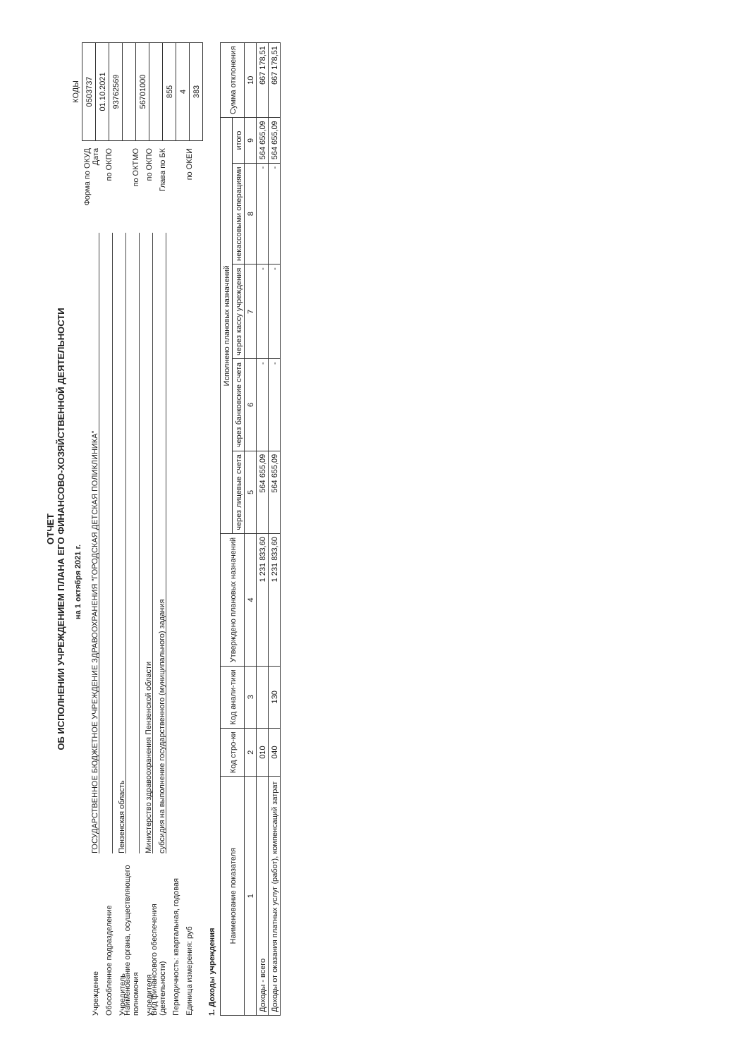ОТЧЕТ
ОБ ИСПОЛНЕНИИ УЧРЕЖДЕНИЕМ ПЛАНА ЕГО ФИНАНСОВО-ХОЗЯЙСТВЕННОЙ ДЕЯТЕЛЬНОСТИ
на 1 октября 2021 г.
Учреждение ГОСУДАРСТВЕННОЕ БЮДЖЕТНОЕ УЧРЕЖДЕНИЕ ЗДРАВООХРАНЕНИЯ "ГОРОДСКАЯ ДЕТСКАЯ ПОЛИКЛИНИКА" Форма по ОКУД
Дата
Обособленное подразделение по ОКПО
Учредитель Пензенская область
Наименование органа, осуществляющего полномочия по ОКТМО
учредителя Министерство здравоохранения Пензенской области по ОКПО
Вид финансового обеспечения (деятельности) субсидия на выполнение государственного (муниципального) задания Глава по БК
Периодичность: квартальная, годовая
Единица измерения: руб по ОКЕИ
| КОДЫ |
| 0503737 |
| 01.10.2021 |
| 93762569 |
| 56701000 |
| 855 |
| 4 |
| 383 |
1. Доходы учреждения
| Наименование показателя | Код стро-ки | Код анали-тики | Утверждено плановых назначений | Исполнено плановых назначений | | | | | Сумма отклонения |
| --- | --- | --- | --- | --- | --- | --- | --- | --- | --- |
| | | | | через лицевые счета | через банковские счета | через кассу учреждения | некассовыми операциями | итого | |
| 1 | 2 | 3 | 4 | 5 | 6 | 7 | 8 | 9 | 10 |
| Доходы - всего | 010 | | 1 231 833,60 | 564 655,09 | - | - | - | 564 655,09 | 667 178,51 |
| Доходы от оказания платных услуг (работ), компенсаций затрат | 040 | 130 | 1 231 833,60 | 564 655,09 | - | - | - | 564 655,09 | 667 178,51 |